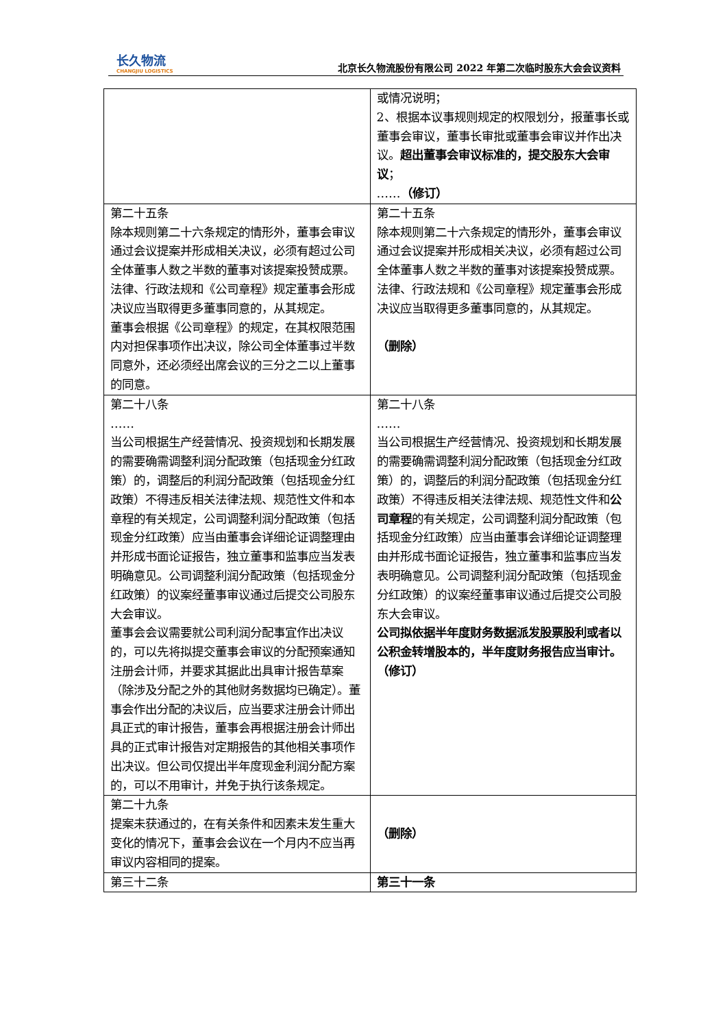长久物流
CHANGJIU LOGISTICS
北京长久物流股份有限公司 2022 年第二次临时股东大会会议资料
| | 或情况说明； 2、根据本议事规则规定的权限划分，报董事长或董事会审议，董事长审批或董事会审议并作出决议。 超出董事会审议标准的，提交股东大会审议 ； …… （修订） |
| 第二十五条 除本规则第二十六条规定的情形外，董事会审议通过会议提案并形成相关决议，必须有超过公司全体董事人数之半数的董事对该提案投赞成票。法律、行政法规和《公司章程》规定董事会形成决议应当取得更多董事同意的，从其规定。 董事会根据《公司章程》的规定，在其权限范围内对担保事项作出决议，除公司全体董事过半数同意外，还必须经出席会议的三分之二以上董事的同意。 | 第二十五条 除本规则第二十六条规定的情形外，董事会审议通过会议提案并形成相关决议，必须有超过公司全体董事人数之半数的董事对该提案投赞成票。法律、行政法规和《公司章程》规定董事会形成决议应当取得更多董事同意的，从其规定。 （删除） |
| 第二十八条 …… 当公司根据生产经营情况、投资规划和长期发展的需要确需调整利润分配政策（包括现金分红政策）的，调整后的利润分配政策（包括现金分红政策）不得违反相关法律法规、规范性文件和本章程的有关规定，公司调整利润分配政策（包括现金分红政策）应当由董事会详细论证调整理由并形成书面论证报告，独立董事和监事应当发表明确意见。公司调整利润分配政策（包括现金分红政策）的议案经董事审议通过后提交公司股东大会审议。 董事会会议需要就公司利润分配事宜作出决议的，可以先将拟提交董事会审议的分配预案通知注册会计师，并要求其据此出具审计报告草案（除涉及分配之外的其他财务数据均已确定）。董事会作出分配的决议后，应当要求注册会计师出具正式的审计报告，董事会再根据注册会计师出具的正式审计报告对定期报告的其他相关事项作出决议。但公司仅提出半年度现金利润分配方案的，可以不用审计，并免于执行该条规定。 | 第二十八条 …… 当公司根据生产经营情况、投资规划和长期发展的需要确需调整利润分配政策（包括现金分红政策）的，调整后的利润分配政策（包括现金分红政策）不得违反相关法律法规、规范性文件和 公司章程 的有关规定，公司调整利润分配政策（包括现金分红政策）应当由董事会详细论证调整理由并形成书面论证报告，独立董事和监事应当发表明确意见。公司调整利润分配政策（包括现金分红政策）的议案经董事审议通过后提交公司股东大会审议。 公司拟依据半年度财务数据派发股票股利或者以公积金转增股本的，半年度财务报告应当审计。（修订） |
| 第二十九条 提案未获通过的，在有关条件和因素未发生重大变化的情况下，董事会会议在一个月内不应当再审议内容相同的提案。 | （删除） |
| 第三十二条 | 第三十一条 |